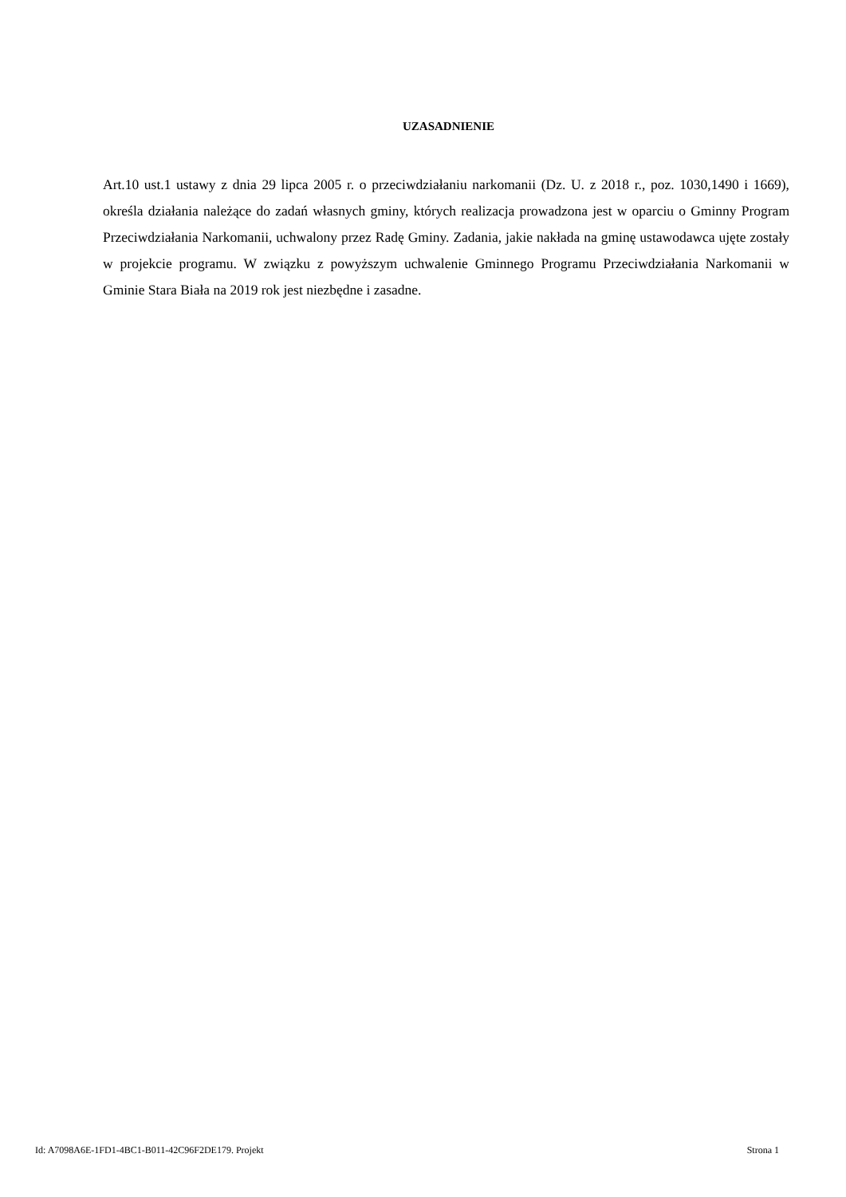UZASADNIENIE
Art.10 ust.1 ustawy z dnia 29 lipca 2005 r. o przeciwdziałaniu narkomanii (Dz. U. z 2018 r., poz. 1030,1490 i 1669), określa działania należące do zadań własnych gminy, których realizacja prowadzona jest w oparciu o Gminny Program Przeciwdziałania Narkomanii, uchwalony przez Radę Gminy. Zadania, jakie nakłada na gminę ustawodawca ujęte zostały w projekcie programu. W związku z powyższym uchwalenie Gminnego Programu Przeciwdziałania Narkomanii w Gminie Stara Biała na 2019 rok jest niezbędne i zasadne.
Id: A7098A6E-1FD1-4BC1-B011-42C96F2DE179. Projekt Strona 1